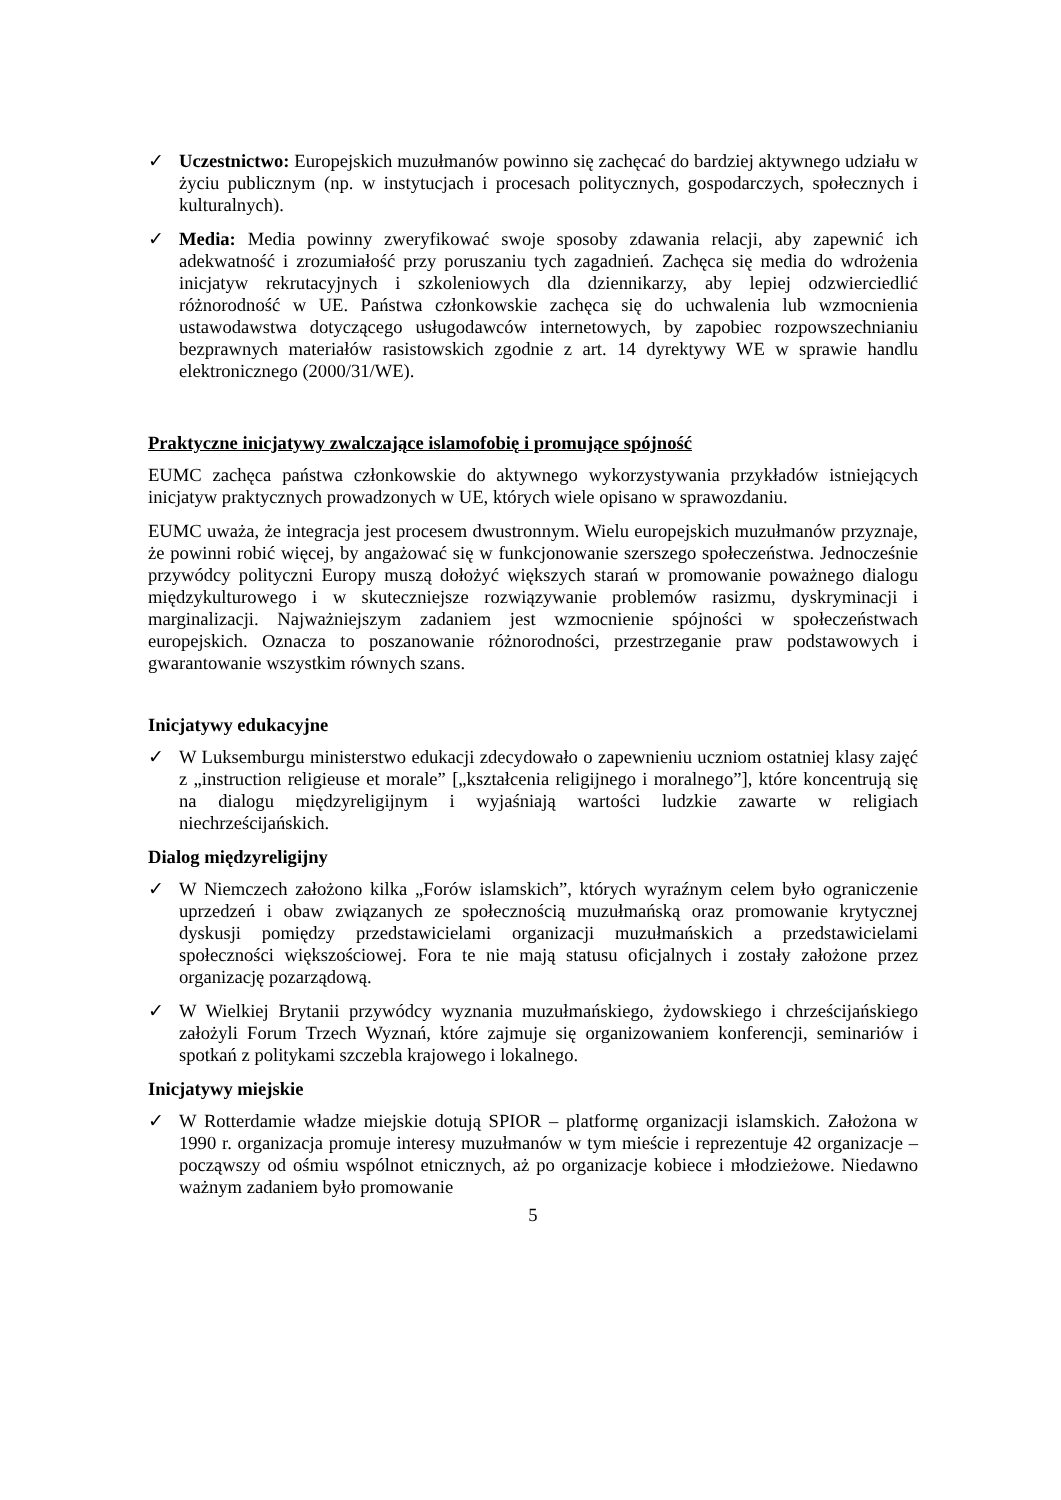✓ Uczestnictwo: Europejskich muzułmanów powinno się zachęcać do bardziej aktywnego udziału w życiu publicznym (np. w instytucjach i procesach politycznych, gospodarczych, społecznych i kulturalnych).
✓ Media: Media powinny zweryfikować swoje sposoby zdawania relacji, aby zapewnić ich adekwatność i zrozumiałość przy poruszaniu tych zagadnień. Zachęca się media do wdrożenia inicjatyw rekrutacyjnych i szkoleniowych dla dziennikarzy, aby lepiej odzwierciedlić różnorodność w UE. Państwa członkowskie zachęca się do uchwalenia lub wzmocnienia ustawodawstwa dotyczącego usługodawców internetowych, by zapobiec rozpowszechnianiu bezprawnych materiałów rasistowskich zgodnie z art. 14 dyrektywy WE w sprawie handlu elektronicznego (2000/31/WE).
Praktyczne inicjatywy zwalczające islamofobię i promujące spójność
EUMC zachęca państwa członkowskie do aktywnego wykorzystywania przykładów istniejących inicjatyw praktycznych prowadzonych w UE, których wiele opisano w sprawozdaniu.
EUMC uważa, że integracja jest procesem dwustronnym. Wielu europejskich muzułmanów przyznaje, że powinni robić więcej, by angażować się w funkcjonowanie szerszego społeczeństwa. Jednocześnie przywódcy polityczni Europy muszą dołożyć większych starań w promowanie poważnego dialogu międzykulturowego i w skuteczniejsze rozwiązywanie problemów rasizmu, dyskryminacji i marginalizacji. Najważniejszym zadaniem jest wzmocnienie spójności w społeczeństwach europejskich. Oznacza to poszanowanie różnorodności, przestrzeganie praw podstawowych i gwarantowanie wszystkim równych szans.
Inicjatywy edukacyjne
✓ W Luksemburgu ministerstwo edukacji zdecydowało o zapewnieniu uczniom ostatniej klasy zajęć z „instruction religieuse et morale” [„kształcenia religijnego i moralnego”], które koncentrują się na dialogu międzyreligijnym i wyjaśniają wartości ludzkie zawarte w religiach niechrześcijańskich.
Dialog międzyreligijny
✓ W Niemczech założono kilka „Forów islamskich”, których wyraźnym celem było ograniczenie uprzedzeń i obaw związanych ze społecznością muzułmańską oraz promowanie krytycznej dyskusji pomiędzy przedstawicielami organizacji muzułmańskich a przedstawicielami społeczności większościowej. Fora te nie mają statusu oficjalnych i zostały założone przez organizację pozarządową.
✓ W Wielkiej Brytanii przywódcy wyznania muzułmańskiego, żydowskiego i chrześcijańskiego założyli Forum Trzech Wyznań, które zajmuje się organizowaniem konferencji, seminariów i spotkań z politykami szczebla krajowego i lokalnego.
Inicjatywy miejskie
✓ W Rotterdamie władze miejskie dotują SPIOR – platformę organizacji islamskich. Założona w 1990 r. organizacja promuje interesy muzułmanów w tym mieście i reprezentuje 42 organizacje – począwszy od ośmiu wspólnot etnicznych, aż po organizacje kobiece i młodzieżowe. Niedawno ważnym zadaniem było promowanie
5